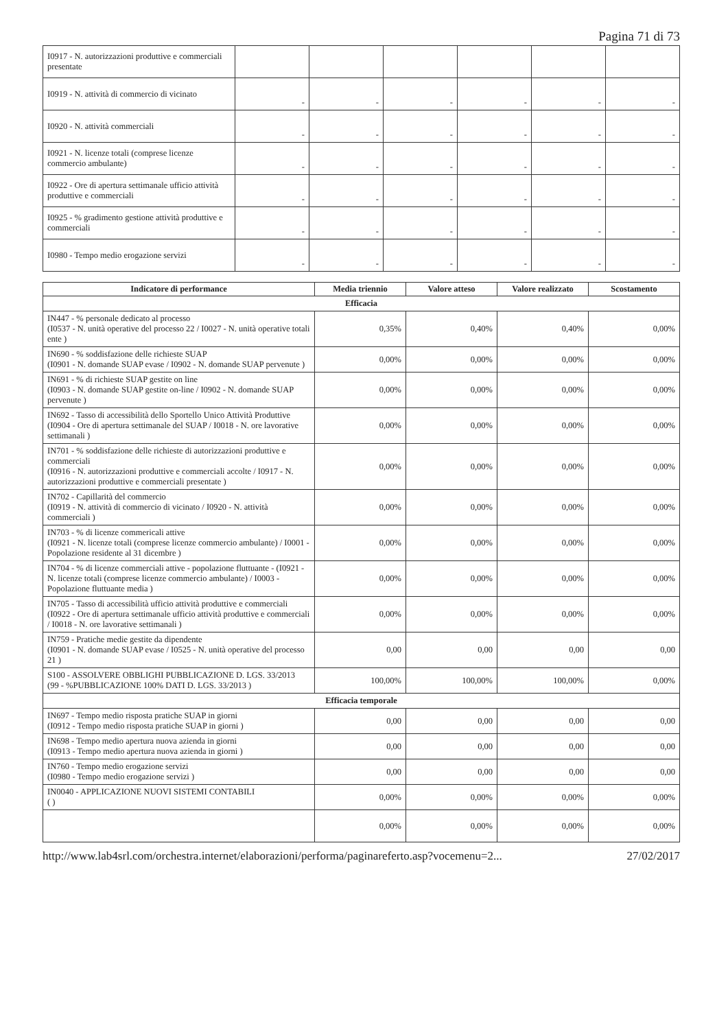Pagina 71 di 73
| I0917 - N. autorizzazioni produttive e commerciali presentate | | | | | | |
| I0919 - N. attività di commercio di vicinato | - | - | - | - | - | - |
| I0920 - N. attività commerciali | - | - | - | - | - | - |
| I0921 - N. licenze totali (comprese licenze commercio ambulante) | - | - | - | - | - | - |
| I0922 - Ore di apertura settimanale ufficio attività produttive e commerciali | - | - | - | - | - | - |
| I0925 - % gradimento gestione attività produttive e commerciali | - | - | - | - | - | - |
| I0980 - Tempo medio erogazione servizi | - | - | - | - | - | - |
| Indicatore di performance | Media triennio | Valore atteso | Valore realizzato | Scostamento |
| --- | --- | --- | --- | --- |
| Efficacia | | | | |
| IN447 - % personale dedicato al processo (I0537 - N. unità operative del processo 22 / I0027 - N. unità operative totali ente ) | 0,35% | 0,40% | 0,40% | 0,00% |
| IN690 - % soddisfazione delle richieste SUAP (I0901 - N. domande SUAP evase / I0902 - N. domande SUAP pervenute ) | 0,00% | 0,00% | 0,00% | 0,00% |
| IN691 - % di richieste SUAP gestite on line (I0903 - N. domande SUAP gestite on-line / I0902 - N. domande SUAP pervenute ) | 0,00% | 0,00% | 0,00% | 0,00% |
| IN692 - Tasso di accessibilità dello Sportello Unico Attività Produttive (I0904 - Ore di apertura settimanale del SUAP / I0018 - N. ore lavorative settimanali ) | 0,00% | 0,00% | 0,00% | 0,00% |
| IN701 - % soddisfazione delle richieste di autorizzazioni produttive e commerciali (I0916 - N. autorizzazioni produttive e commerciali accolte / I0917 - N. autorizzazioni produttive e commerciali presentate ) | 0,00% | 0,00% | 0,00% | 0,00% |
| IN702 - Capillarità del commercio (I0919 - N. attività di commercio di vicinato / I0920 - N. attività commerciali ) | 0,00% | 0,00% | 0,00% | 0,00% |
| IN703 - % di licenze commericali attive (I0921 - N. licenze totali (comprese licenze commercio ambulante) / I0001 - Popolazione residente al 31 dicembre ) | 0,00% | 0,00% | 0,00% | 0,00% |
| IN704 - % di licenze commerciali attive - popolazione fluttuante - (I0921 - N. licenze totali (comprese licenze commercio ambulante) / I0003 - Popolazione fluttuante media ) | 0,00% | 0,00% | 0,00% | 0,00% |
| IN705 - Tasso di accessibilità ufficio attività produttive e commerciali (I0922 - Ore di apertura settimanale ufficio attività produttive e commerciali / I0018 - N. ore lavorative settimanali ) | 0,00% | 0,00% | 0,00% | 0,00% |
| IN759 - Pratiche medie gestite da dipendente (I0901 - N. domande SUAP evase / I0525 - N. unità operative del processo 21 ) | 0,00 | 0,00 | 0,00 | 0,00 |
| S100 - ASSOLVERE OBBLIGHI PUBBLICAZIONE D. LGS. 33/2013 (99 - %PUBBLICAZIONE 100% DATI D. LGS. 33/2013 ) | 100,00% | 100,00% | 100,00% | 0,00% |
| Efficacia temporale | | | | |
| IN697 - Tempo medio risposta pratiche SUAP in giorni (I0912 - Tempo medio risposta pratiche SUAP in giorni ) | 0,00 | 0,00 | 0,00 | 0,00 |
| IN698 - Tempo medio apertura nuova azienda in giorni (I0913 - Tempo medio apertura nuova azienda in giorni ) | 0,00 | 0,00 | 0,00 | 0,00 |
| IN760 - Tempo medio erogazione servizi (I0980 - Tempo medio erogazione servizi ) | 0,00 | 0,00 | 0,00 | 0,00 |
| IN0040 - APPLICAZIONE NUOVI SISTEMI CONTABILI ( ) | 0,00% | 0,00% | 0,00% | 0,00% |
| | 0,00% | 0,00% | 0,00% | 0,00% |
http://www.lab4srl.com/orchestra.internet/elaborazioni/performa/paginareferto.asp?vocemenu=2... 27/02/2017